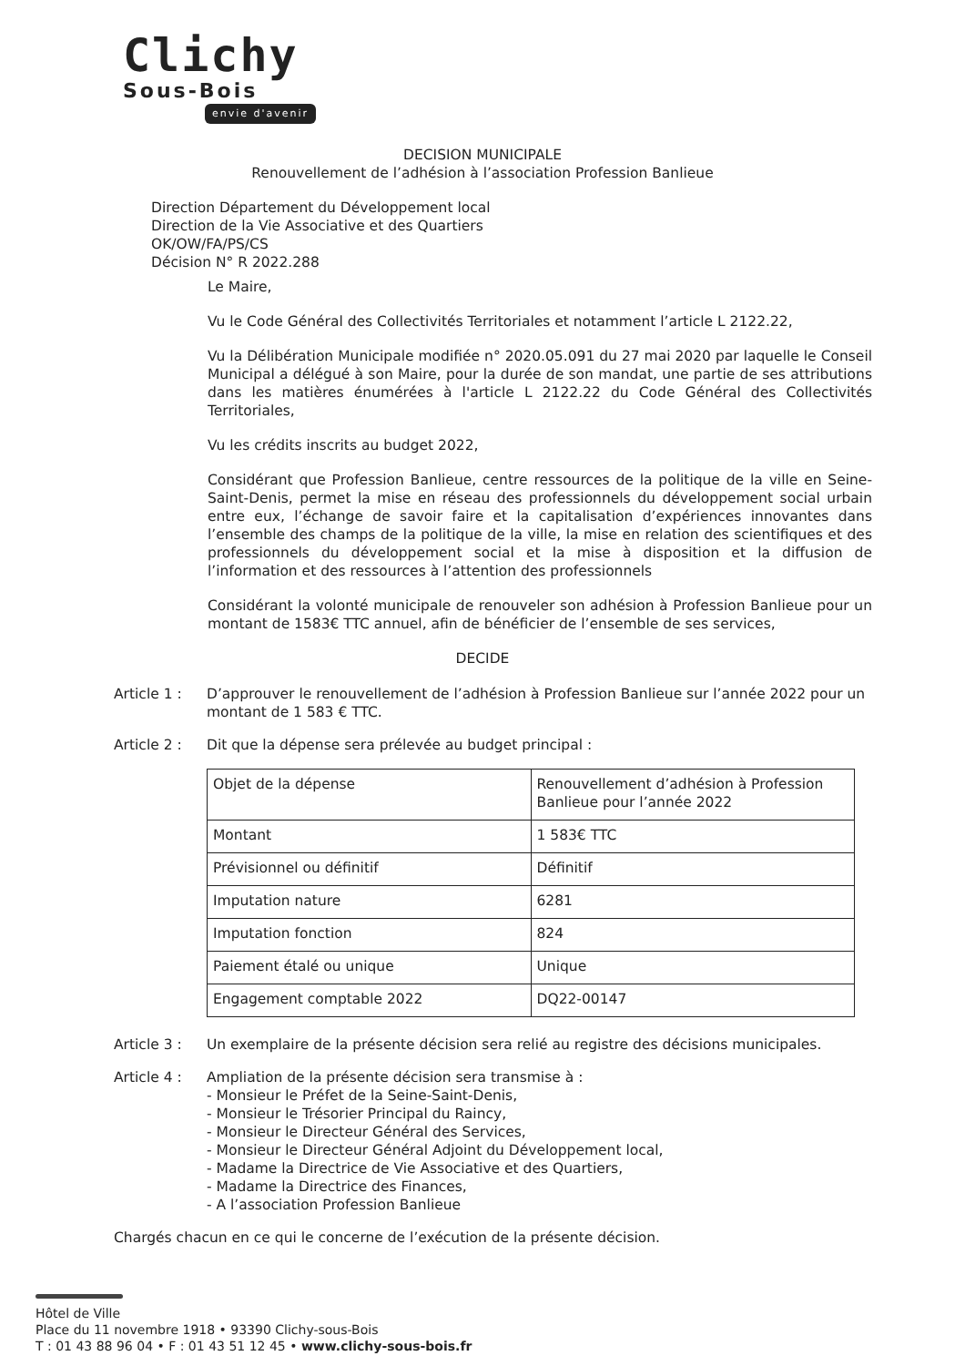Clichy
Sous-Bois
envie d'avenir
DECISION MUNICIPALE
Renouvellement de l’adhésion à l’association Profession Banlieue
Direction Département du Développement local
Direction de la Vie Associative et des Quartiers
OK/OW/FA/PS/CS
Décision N° R 2022.288
Le Maire,
Vu le Code Général des Collectivités Territoriales et notamment l’article L 2122.22,
Vu la Délibération Municipale modifiée n° 2020.05.091 du 27 mai 2020 par laquelle le Conseil Municipal a délégué à son Maire, pour la durée de son mandat, une partie de ses attributions dans les matières énumérées à l'article L 2122.22 du Code Général des Collectivités Territoriales,
Vu les crédits inscrits au budget 2022,
Considérant que Profession Banlieue, centre ressources de la politique de la ville en Seine-Saint-Denis, permet la mise en réseau des professionnels du développement social urbain entre eux, l’échange de savoir faire et la capitalisation d’expériences innovantes dans l’ensemble des champs de la politique de la ville, la mise en relation des scientifiques et des professionnels du développement social et la mise à disposition et la diffusion de l’information et des ressources à l’attention des professionnels
Considérant la volonté municipale de renouveler son adhésion à Profession Banlieue pour un montant de 1583€ TTC annuel, afin de bénéficier de l’ensemble de ses services,
DECIDE
Article 1 :
D’approuver le renouvellement de l’adhésion à Profession Banlieue sur l’année 2022 pour un montant de 1 583 € TTC.
Article 2 :
Dit que la dépense sera prélevée au budget principal :
| Objet de la dépense | Renouvellement d’adhésion à Profession Banlieue pour l’année 2022 |
| Montant | 1 583€ TTC |
| Prévisionnel ou définitif | Définitif |
| Imputation nature | 6281 |
| Imputation fonction | 824 |
| Paiement étalé ou unique | Unique |
| Engagement comptable 2022 | DQ22-00147 |
Article 3 :
Un exemplaire de la présente décision sera relié au registre des décisions municipales.
Article 4 :
Ampliation de la présente décision sera transmise à :
- Monsieur le Préfet de la Seine-Saint-Denis,
- Monsieur le Trésorier Principal du Raincy,
- Monsieur le Directeur Général des Services,
- Monsieur le Directeur Général Adjoint du Développement local,
- Madame la Directrice de Vie Associative et des Quartiers,
- Madame la Directrice des Finances,
- A l’association Profession Banlieue
Chargés chacun en ce qui le concerne de l’exécution de la présente décision.
Hôtel de Ville
Place du 11 novembre 1918 • 93390 Clichy-sous-Bois
T : 01 43 88 96 04 • F : 01 43 51 12 45 • www.clichy-sous-bois.fr